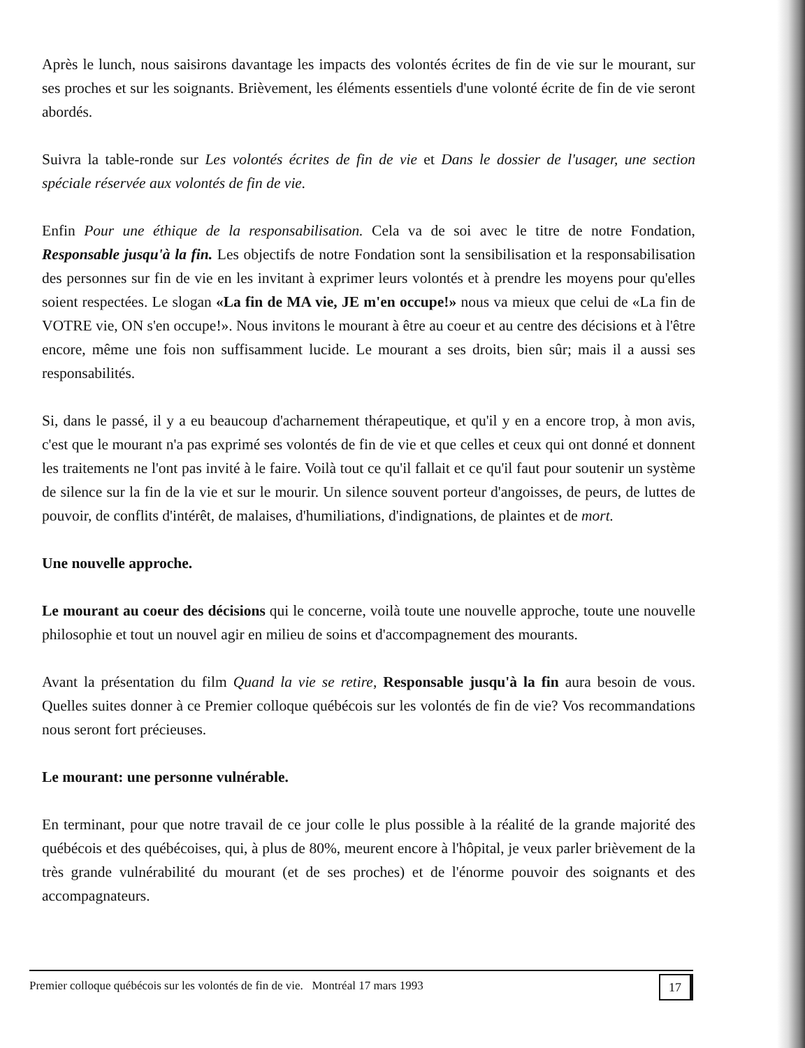Après le lunch, nous saisirons davantage les impacts des volontés écrites de fin de vie sur le mourant, sur ses proches et sur les soignants. Brièvement, les éléments essentiels d'une volonté écrite de fin de vie seront abordés.
Suivra la table-ronde sur Les volontés écrites de fin de vie et Dans le dossier de l'usager, une section spéciale réservée aux volontés de fin de vie.
Enfin Pour une éthique de la responsabilisation. Cela va de soi avec le titre de notre Fondation, Responsable jusqu'à la fin. Les objectifs de notre Fondation sont la sensibilisation et la responsabilisation des personnes sur fin de vie en les invitant à exprimer leurs volontés et à prendre les moyens pour qu'elles soient respectées. Le slogan «La fin de MA vie, JE m'en occupe!» nous va mieux que celui de «La fin de VOTRE vie, ON s'en occupe!». Nous invitons le mourant à être au coeur et au centre des décisions et à l'être encore, même une fois non suffisamment lucide. Le mourant a ses droits, bien sûr; mais il a aussi ses responsabilités.
Si, dans le passé, il y a eu beaucoup d'acharnement thérapeutique, et qu'il y en a encore trop, à mon avis, c'est que le mourant n'a pas exprimé ses volontés de fin de vie et que celles et ceux qui ont donné et donnent les traitements ne l'ont pas invité à le faire. Voilà tout ce qu'il fallait et ce qu'il faut pour soutenir un système de silence sur la fin de la vie et sur le mourir. Un silence souvent porteur d'angoisses, de peurs, de luttes de pouvoir, de conflits d'intérêt, de malaises, d'humiliations, d'indignations, de plaintes et de mort.
Une nouvelle approche.
Le mourant au coeur des décisions qui le concerne, voilà toute une nouvelle approche, toute une nouvelle philosophie et tout un nouvel agir en milieu de soins et d'accompagnement des mourants.
Avant la présentation du film Quand la vie se retire, Responsable jusqu'à la fin aura besoin de vous. Quelles suites donner à ce Premier colloque québécois sur les volontés de fin de vie? Vos recommandations nous seront fort précieuses.
Le mourant: une personne vulnérable.
En terminant, pour que notre travail de ce jour colle le plus possible à la réalité de la grande majorité des québécois et des québécoises, qui, à plus de 80%, meurent encore à l'hôpital, je veux parler brièvement de la très grande vulnérabilité du mourant (et de ses proches) et de l'énorme pouvoir des soignants et des accompagnateurs.
Premier colloque québécois sur les volontés de fin de vie. Montréal 17 mars 1993 17